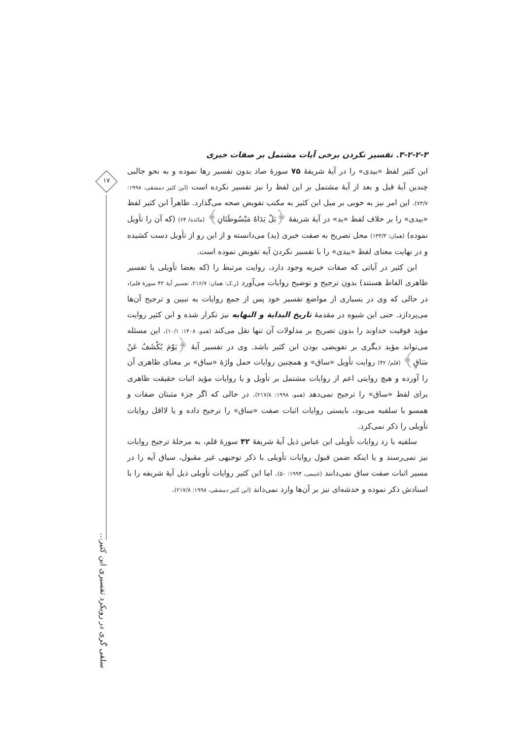۱۷
سلفی گری در رویکرد تفسیری ابن کثیر...
۳-۲-۲-۳. تفسیر نکردن برخی آیات مشتمل بر صفات خبری
ابن کثیر لفظ «بیدی» را در آیهٔ شریفهٔ ۷۵ سورهٔ صاد بدون تفسیر رها نموده و به نحو جالبی چندین آیهٔ قبل و بعد از آیهٔ مشتمل بر این لفظ را نیز تفسیر نکرده است (ابن کثیر دمشقی، ۱۹۹۸: ۷۳/۷). این امر نیز به خوبی بر میل ابن کثیر به مکتب تفویض صحه می‌گذارد. ظاهراً ابن کثیر لفظ «بیدی» را بر خلاف لفظ «ید» در آیهٔ شریفهٔ ﴿بَلْ یَدَاهُ مَبْسُوطَتَانِ﴾ (مائده/ ۶۴) (که آن را تأویل نموده) (همان: ۱۳۳/۳) محل تصریح به صفت خبری (ید) می‌دانسته و از این رو از تأویل دست کشیده و در نهایت معنای لفظ «بیدی» را با تفسیر نکردن آیه تفویض نموده است.
ابن کثیر در آیاتی که صفات خبریه وجود دارد، روایت مرتبط را (که بعضا تأویلی یا تفسیر ظاهری الفاظ هستند) بدون ترجیح و توضیح روایات می‌آورد (ر.ک: همان: ۲۱۶/۷، تفسیر آیهٔ ۴۲ سورهٔ قلم)، در حالی که وی در بسیاری از مواضع تفسیر خود پس از جمع روایات به تبیین و ترجیح آن‌ها می‌پردازد. حتی این شیوه در مقدمهٔ تاریخ البدایة و النهایه نیز تکرار شده و ابن کثیر روایت مؤید فوقیت خداوند را بدون تصریح بر مدلولات آن تنها نقل می‌کند (همو، ۱۴۰۸: ۱۰/۱). این مسئله می‌تواند مؤید دیگری بر تفویضی بودن ابن کثیر باشد. وی در تفسیر آیهٔ ﴿یَوْمَ یُکْشَفُ عَنْ سَاقٍ﴾ (قلم/ ۴۲) روایت تأویل «ساق» و همچنین روایات حمل واژهٔ «ساق» بر معنای ظاهری آن را آورده و هیچ روایتی اعم از روایات مشتمل بر تأویل و یا روایات مؤید اثبات حقیقت ظاهری برای لفظ «ساق» را ترجیح نمی‌دهد (همو، ۱۹۹۸: ۲۱۷/۸). در حالی که اگر جزء مثبتان صفات و همسو با سلفیه می‌بود، بایستی روایات اثبات صفت «ساق» را ترجیح داده و یا لااقل روایات تأویلی را ذکر نمی‌کرد.
سلفیه با رد روایات تأویلی ابن عباس ذیل آیهٔ شریفهٔ ۴۲ سورهٔ قلم، به مرحلهٔ ترجیح روایات نیز نمی‌رسند و یا اینکه ضمن قبول روایات تأویلی با ذکر توجیهی غیر مقبول، سیاق آیه را در مسیر اثبات صفت ساق نمی‌دانند (غنیمی، ۱۹۹۴: ۵۰). اما ابن کثیر روایات تأویلی ذیل آیهٔ شریفه را با اسنادش ذکر نموده و خدشه‌ای نیز بر آن‌ها وارد نمی‌داند (ابن کثیر دمشقی، ۱۹۹۸: ۲۱۷/۸).